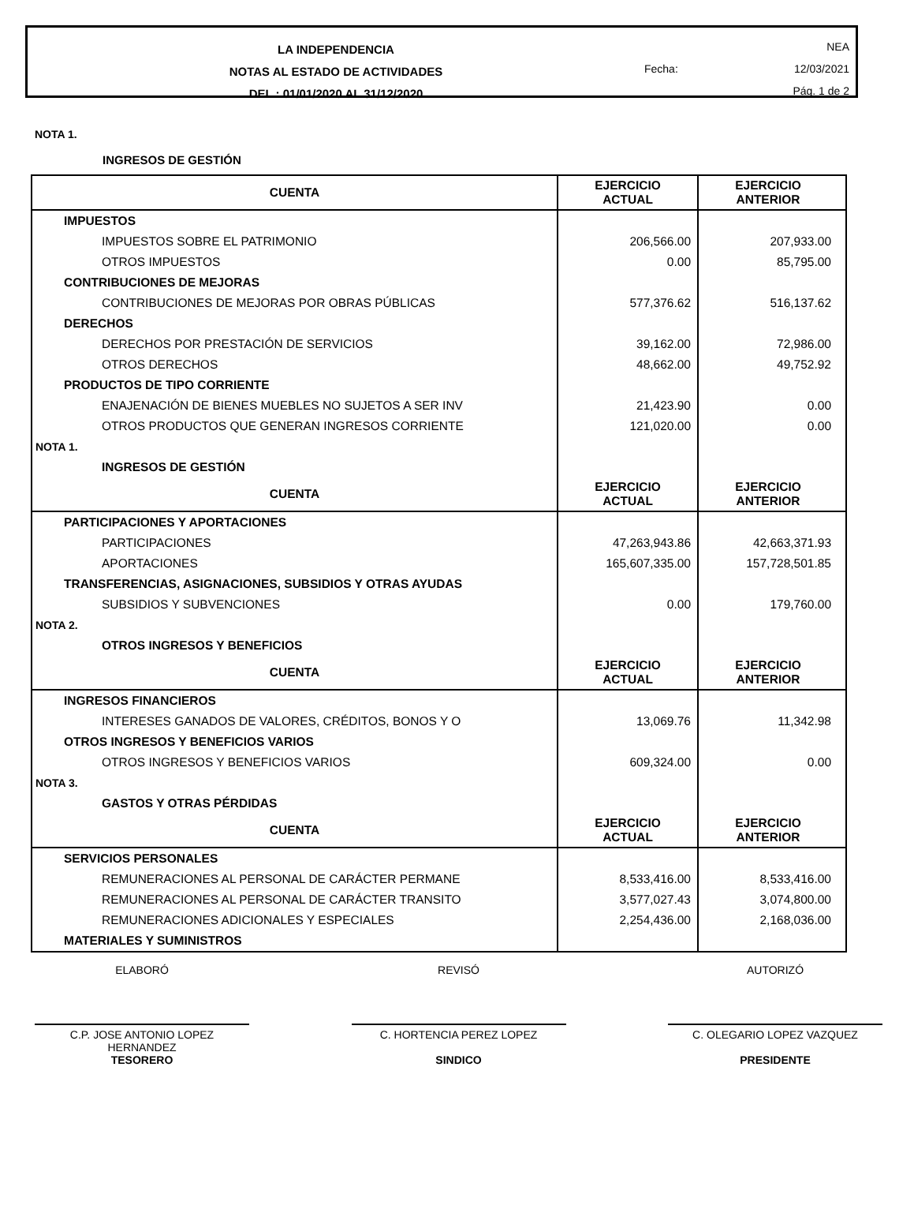LA INDEPENDENCIA
NOTAS AL ESTADO DE ACTIVIDADES
DEL : 01/01/2020 AL 31/12/2020
NEA
Fecha: 12/03/2021
Pág. 1 de 2
NOTA 1.
INGRESOS DE GESTIÓN
| CUENTA | EJERCICIO ACTUAL | EJERCICIO ANTERIOR |
| --- | --- | --- |
| IMPUESTOS | | |
| IMPUESTOS SOBRE EL PATRIMONIO | 206,566.00 | 207,933.00 |
| OTROS IMPUESTOS | 0.00 | 85,795.00 |
| CONTRIBUCIONES DE MEJORAS | | |
| CONTRIBUCIONES DE MEJORAS POR OBRAS PÚBLICAS | 577,376.62 | 516,137.62 |
| DERECHOS | | |
| DERECHOS POR PRESTACIÓN DE SERVICIOS | 39,162.00 | 72,986.00 |
| OTROS DERECHOS | 48,662.00 | 49,752.92 |
| PRODUCTOS DE TIPO CORRIENTE | | |
| ENAJENACIÓN DE BIENES MUEBLES NO SUJETOS A SER INV | 21,423.90 | 0.00 |
| OTROS PRODUCTOS QUE GENERAN INGRESOS CORRIENTE | 121,020.00 | 0.00 |
| NOTA 1. | | |
| INGRESOS DE GESTIÓN | | |
| CUENTA | EJERCICIO ACTUAL | EJERCICIO ANTERIOR |
| PARTICIPACIONES Y APORTACIONES | | |
| PARTICIPACIONES | 47,263,943.86 | 42,663,371.93 |
| APORTACIONES | 165,607,335.00 | 157,728,501.85 |
| TRANSFERENCIAS, ASIGNACIONES, SUBSIDIOS Y OTRAS AYUDAS | | |
| SUBSIDIOS Y SUBVENCIONES | 0.00 | 179,760.00 |
| NOTA 2. | | |
| OTROS INGRESOS Y BENEFICIOS | | |
| CUENTA | EJERCICIO ACTUAL | EJERCICIO ANTERIOR |
| INGRESOS FINANCIEROS | | |
| INTERESES GANADOS DE VALORES, CRÉDITOS, BONOS Y O | 13,069.76 | 11,342.98 |
| OTROS INGRESOS Y BENEFICIOS VARIOS | | |
| OTROS INGRESOS Y BENEFICIOS VARIOS | 609,324.00 | 0.00 |
| NOTA 3. | | |
| GASTOS Y OTRAS PÉRDIDAS | | |
| CUENTA | EJERCICIO ACTUAL | EJERCICIO ANTERIOR |
| SERVICIOS PERSONALES | | |
| REMUNERACIONES AL PERSONAL DE CARÁCTER PERMANE | 8,533,416.00 | 8,533,416.00 |
| REMUNERACIONES AL PERSONAL DE CARÁCTER TRANSITO | 3,577,027.43 | 3,074,800.00 |
| REMUNERACIONES ADICIONALES Y ESPECIALES | 2,254,436.00 | 2,168,036.00 |
| MATERIALES Y SUMINISTROS | | |
ELABORÓ
C.P. JOSE ANTONIO LOPEZ
HERNANDEZ
TESORERO
REVISÓ
C. HORTENCIA PEREZ LOPEZ
SINDICO
AUTORIZÓ
C. OLEGARIO LOPEZ VAZQUEZ
PRESIDENTE